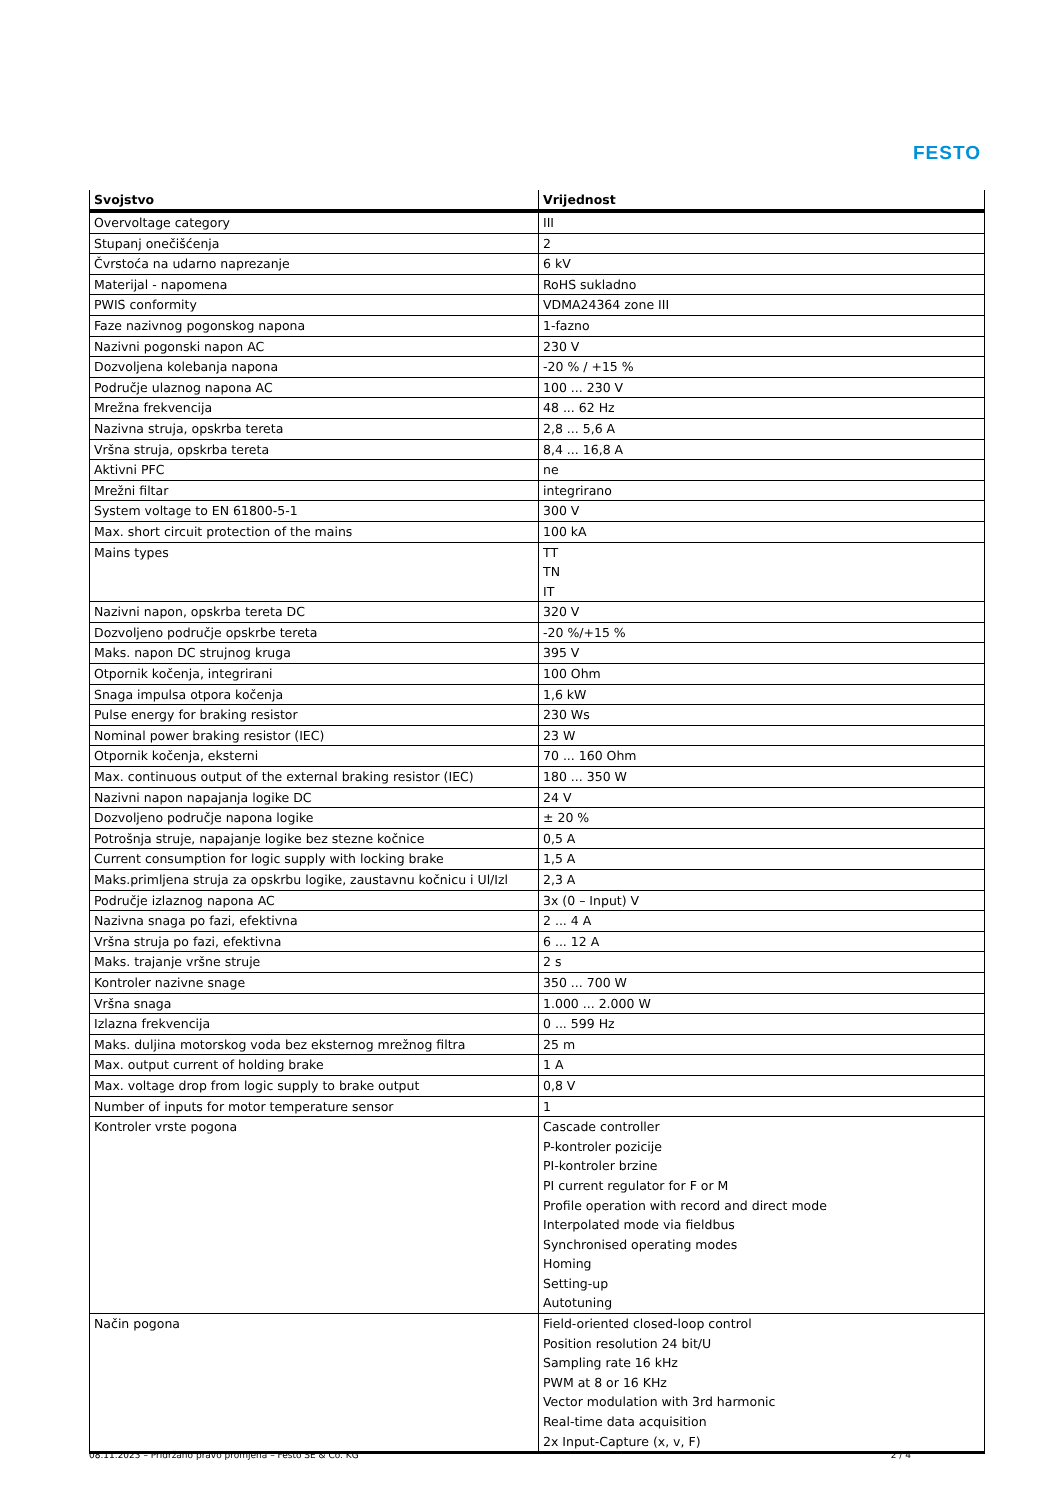FESTO
| Svojstvo | Vrijednost |
| --- | --- |
| Overvoltage category | III |
| Stupanj onečišćenja | 2 |
| Čvrstoća na udarno naprezanje | 6 kV |
| Materijal - napomena | RoHS sukladno |
| PWIS conformity | VDMA24364 zone III |
| Faze nazivnog pogonskog napona | 1-fazno |
| Nazivni pogonski napon AC | 230 V |
| Dozvoljena kolebanja napona | -20 % / +15 % |
| Područje ulaznog napona AC | 100 ... 230 V |
| Mrežna frekvencija | 48 ... 62 Hz |
| Nazivna struja, opskrba tereta | 2,8 ... 5,6 A |
| Vršna struja, opskrba tereta | 8,4 ... 16,8 A |
| Aktivni PFC | ne |
| Mrežni filtar | integrirano |
| System voltage to EN 61800-5-1 | 300 V |
| Max. short circuit protection of the mains | 100 kA |
| Mains types | TT TN IT |
| Nazivni napon, opskrba tereta DC | 320 V |
| Dozvoljeno područje opskrbe tereta | -20 %/+15 % |
| Maks. napon DC strujnog kruga | 395 V |
| Otpornik kočenja, integrirani | 100 Ohm |
| Snaga impulsa otpora kočenja | 1,6 kW |
| Pulse energy for braking resistor | 230 Ws |
| Nominal power braking resistor (IEC) | 23 W |
| Otpornik kočenja, eksterni | 70 ... 160 Ohm |
| Max. continuous output of the external braking resistor (IEC) | 180 ... 350 W |
| Nazivni napon napajanja logike DC | 24 V |
| Dozvoljeno područje napona logike | ± 20 % |
| Potrošnja struje, napajanje logike bez stezne kočnice | 0,5 A |
| Current consumption for logic supply with locking brake | 1,5 A |
| Maks.primljena struja za opskrbu logike, zaustavnu kočnicu i Ul/Izl | 2,3 A |
| Područje izlaznog napona AC | 3x (0 – Input) V |
| Nazivna snaga po fazi, efektivna | 2 ... 4 A |
| Vršna struja po fazi, efektivna | 6 ... 12 A |
| Maks. trajanje vršne struje | 2 s |
| Kontroler nazivne snage | 350 ... 700 W |
| Vršna snaga | 1.000 ... 2.000 W |
| Izlazna frekvencija | 0 ... 599 Hz |
| Maks. duljina motorskog voda bez eksternog mrežnog filtra | 25 m |
| Max. output current of holding brake | 1 A |
| Max. voltage drop from logic supply to brake output | 0,8 V |
| Number of inputs for motor temperature sensor | 1 |
| Kontroler vrste pogona | Cascade controller P-kontroler pozicije PI-kontroler brzine PI current regulator for F or M Profile operation with record and direct mode Interpolated mode via fieldbus Synchronised operating modes Homing Setting-up Autotuning |
| Način pogona | Field-oriented closed-loop control Position resolution 24 bit/U Sampling rate 16 kHz PWM at 8 or 16 KHz Vector modulation with 3rd harmonic Real-time data acquisition 2x Input-Capture (x, v, F) |
08.11.2023 – Pridržano pravo promjena – Festo SE & Co. KG 2 / 4